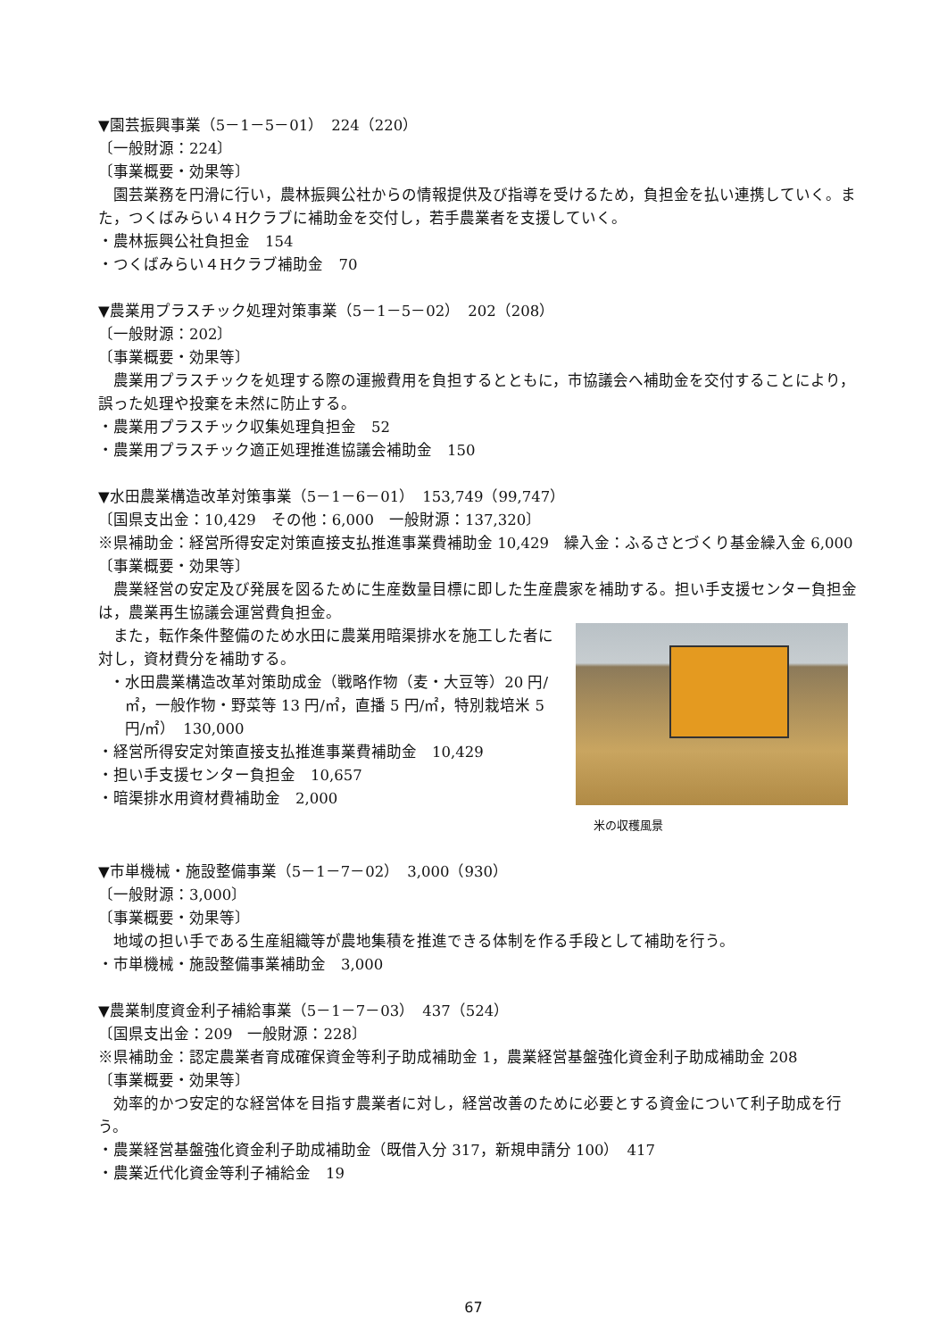▼園芸振興事業（5－1－5－01）　224（220）
〔一般財源：224〕
〔事業概要・効果等〕
園芸業務を円滑に行い，農林振興公社からの情報提供及び指導を受けるため，負担金を払い連携していく。また，つくばみらい４Hクラブに補助金を交付し，若手農業者を支援していく。
・農林振興公社負担金　154
・つくばみらい４Hクラブ補助金　70
▼農業用プラスチック処理対策事業（5－1－5－02）　202（208）
〔一般財源：202〕
〔事業概要・効果等〕
農業用プラスチックを処理する際の運搬費用を負担するとともに，市協議会へ補助金を交付することにより，誤った処理や投棄を未然に防止する。
・農業用プラスチック収集処理負担金　52
・農業用プラスチック適正処理推進協議会補助金　150
▼水田農業構造改革対策事業（5－1－6－01）　153,749（99,747）
〔国県支出金：10,429　その他：6,000　一般財源：137,320〕
※県補助金：経営所得安定対策直接支払推進事業費補助金 10,429　繰入金：ふるさとづくり基金繰入金 6,000
〔事業概要・効果等〕
農業経営の安定及び発展を図るために生産数量目標に即した生産農家を補助する。担い手支援センター負担金は，農業再生協議会運営費負担金。
米の収穫風景
また，転作条件整備のため水田に農業用暗渠排水を施工した者に対し，資材費分を補助する。
・水田農業構造改革対策助成金（戦略作物（麦・大豆等）20 円/㎡，一般作物・野菜等 13 円/㎡，直播 5 円/㎡，特別栽培米 5 円/㎡）　130,000
・経営所得安定対策直接支払推進事業費補助金　10,429
・担い手支援センター負担金　10,657
・暗渠排水用資材費補助金　2,000
▼市単機械・施設整備事業（5－1－7－02）　3,000（930）
〔一般財源：3,000〕
〔事業概要・効果等〕
地域の担い手である生産組織等が農地集積を推進できる体制を作る手段として補助を行う。
・市単機械・施設整備事業補助金　3,000
▼農業制度資金利子補給事業（5－1－7－03）　437（524）
〔国県支出金：209　一般財源：228〕
※県補助金：認定農業者育成確保資金等利子助成補助金 1，農業経営基盤強化資金利子助成補助金 208
〔事業概要・効果等〕
効率的かつ安定的な経営体を目指す農業者に対し，経営改善のために必要とする資金について利子助成を行う。
・農業経営基盤強化資金利子助成補助金（既借入分 317，新規申請分 100）　417
・農業近代化資金等利子補給金　19
67